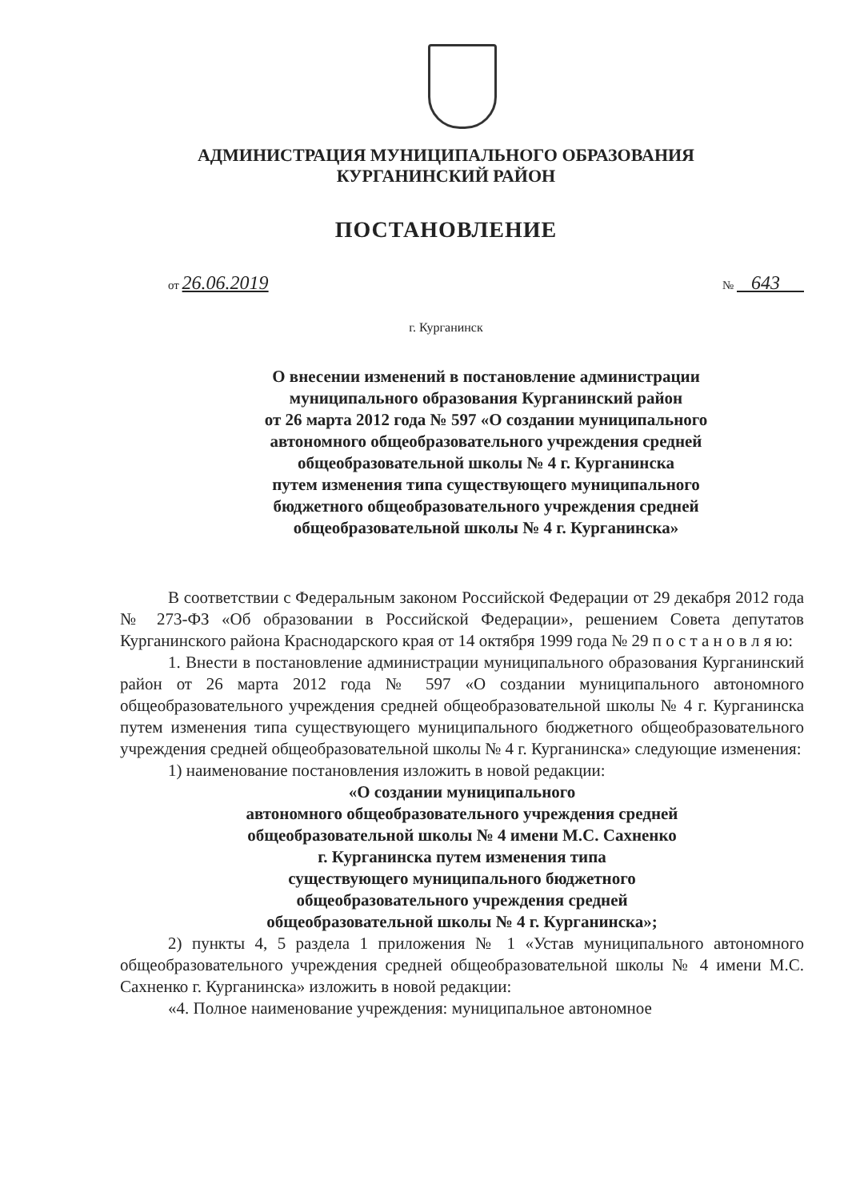АДМИНИСТРАЦИЯ МУНИЦИПАЛЬНОГО ОБРАЗОВАНИЯ
КУРГАНИНСКИЙ РАЙОН
ПОСТАНОВЛЕНИЕ
от 26.06.2019 № 643
г. Курганинск
О внесении изменений в постановление администрации
муниципального образования Курганинский район
от 26 марта 2012 года № 597 «О создании муниципального
автономного общеобразовательного учреждения средней
общеобразовательной школы № 4 г. Курганинска
путем изменения типа существующего муниципального
бюджетного общеобразовательного учреждения средней
общеобразовательной школы № 4 г. Курганинска»
В соответствии с Федеральным законом Российской Федерации от 29 декабря 2012 года № 273-ФЗ «Об образовании в Российской Федерации», решением Совета депутатов Курганинского района Краснодарского края от 14 октября 1999 года № 29 п о с т а н о в л я ю:
1. Внести в постановление администрации муниципального образования Курганинский район от 26 марта 2012 года № 597 «О создании муниципального автономного общеобразовательного учреждения средней общеобразовательной школы № 4 г. Курганинска путем изменения типа существующего муниципального бюджетного общеобразовательного учреждения средней общеобразовательной школы № 4 г. Курганинска» следующие изменения:
1) наименование постановления изложить в новой редакции:
«О создании муниципального
автономного общеобразовательного учреждения средней
общеобразовательной школы № 4 имени М.С. Сахненко
г. Курганинска путем изменения типа
существующего муниципального бюджетного
общеобразовательного учреждения средней
общеобразовательной школы № 4 г. Курганинска»;
2) пункты 4, 5 раздела 1 приложения № 1 «Устав муниципального автономного общеобразовательного учреждения средней общеобразовательной школы № 4 имени М.С. Сахненко г. Курганинска» изложить в новой редакции:
«4. Полное наименование учреждения: муниципальное автономное